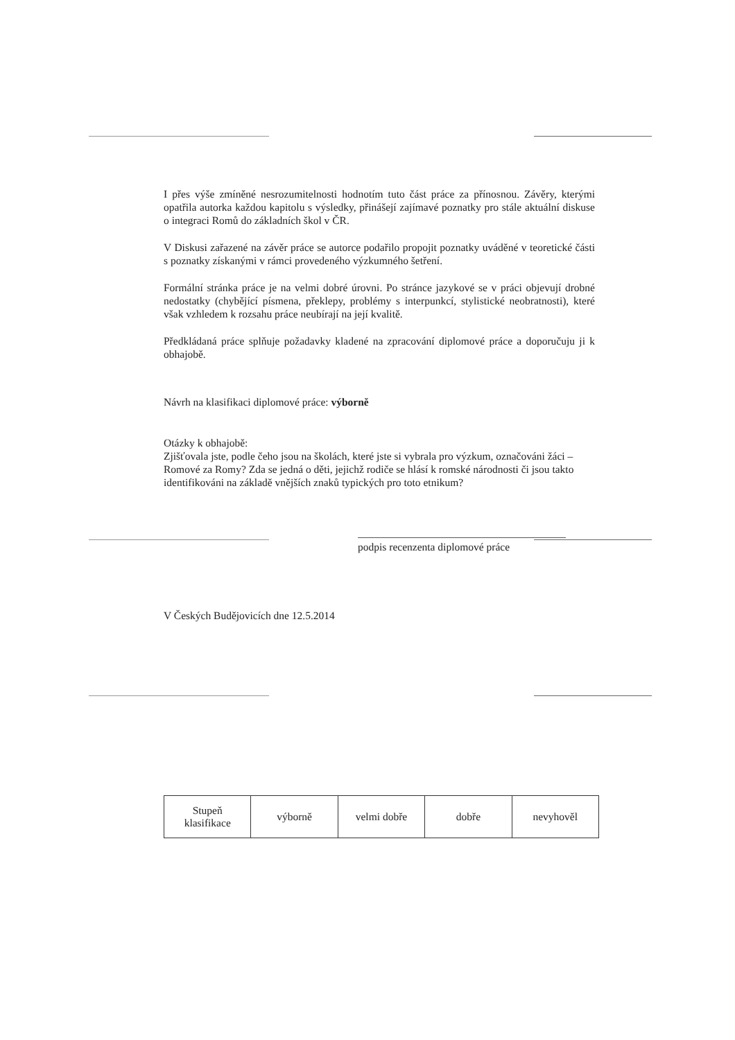I přes výše zmíněné nesrozumitelnosti hodnotím tuto část práce za přínosnou. Závěry, kterými opatřila autorka každou kapitolu s výsledky, přinášejí zajímavé poznatky pro stále aktuální diskuse o integraci Romů do základních škol v ČR.
V Diskusi zařazené na závěr práce se autorce podařilo propojit poznatky uváděné v teoretické části s poznatky získanými v rámci provedeného výzkumného šetření.
Formální stránka práce je na velmi dobré úrovni. Po stránce jazykové se v práci objevují drobné nedostatky (chybějící písmena, překlepy, problémy s interpunkcí, stylistické neobratnosti), které však vzhledem k rozsahu práce neubírají na její kvalitě.
Předkládaná práce splňuje požadavky kladené na zpracování diplomové práce a doporučuju ji k obhajobě.
Návrh na klasifikaci diplomové práce: výborně
Otázky k obhajobě:
Zjišťovala jste, podle čeho jsou na školách, které jste si vybrala pro výzkum, označováni žáci – Romové za Romy? Zda se jedná o děti, jejichž rodiče se hlásí k romské národnosti či jsou takto identifikováni na základě vnějších znaků typických pro toto etnikum?
podpis recenzenta diplomové práce
V Českých Budějovicích dne 12.5.2014
| Stupeň klasifikace | výborně | velmi dobře | dobře | nevyhověl |